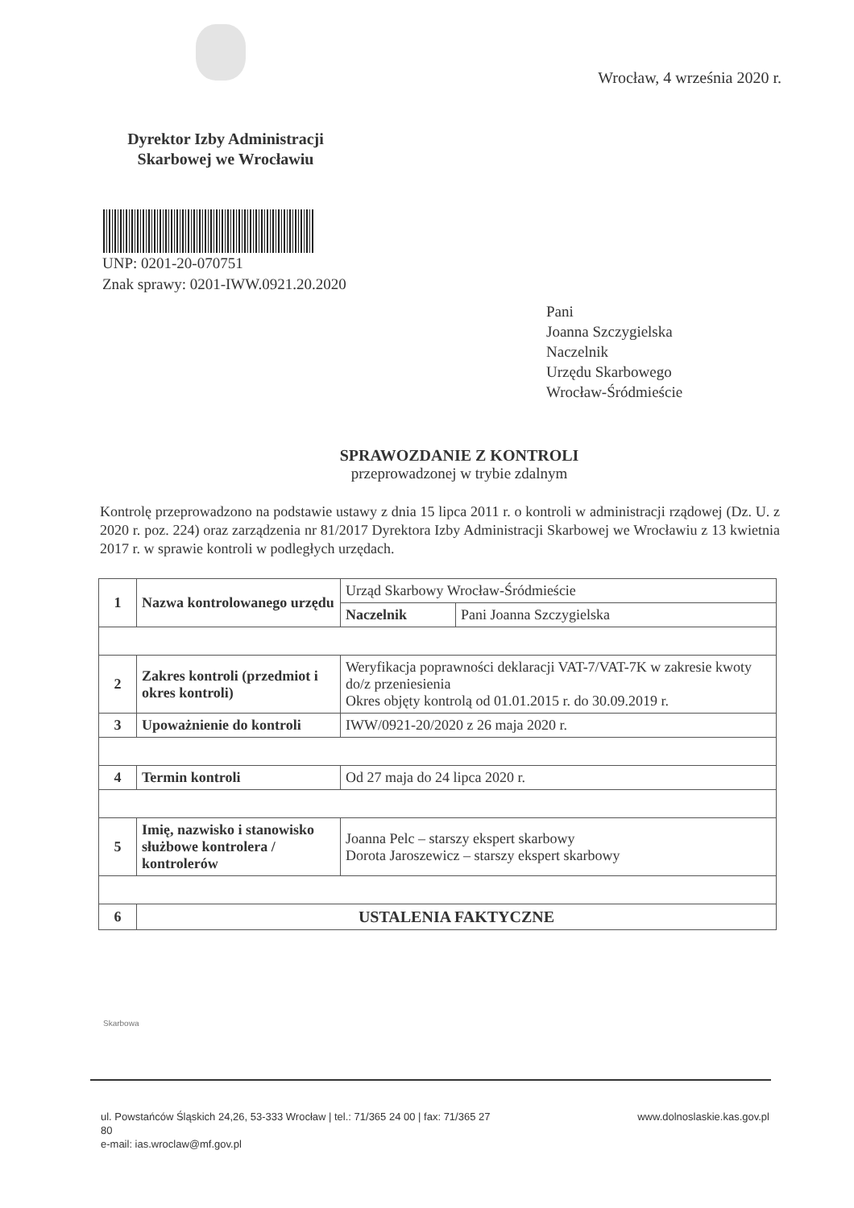Wrocław, 4 września 2020 r.
Dyrektor Izby Administracji Skarbowej we Wrocławiu
UNP: 0201-20-070751
Znak sprawy: 0201-IWW.0921.20.2020
Pani
Joanna Szczygielska
Naczelnik
Urzędu Skarbowego
Wrocław-Śródmieście
SPRAWOZDANIE Z KONTROLI
przeprowadzonej w trybie zdalnym
Kontrolę przeprowadzono na podstawie ustawy z dnia 15 lipca 2011 r. o kontroli w administracji rządowej (Dz. U. z 2020 r. poz. 224) oraz zarządzenia nr 81/2017 Dyrektora Izby Administracji Skarbowej we Wrocławiu z 13 kwietnia 2017 r. w sprawie kontroli w podległych urzędach.
| 1 | Nazwa kontrolowanego urzędu | Urząd Skarbowy Wrocław-Śródmieście | |
| | | Naczelnik | Pani Joanna Szczygielska |
| 2 | Zakres kontroli (przedmiot i okres kontroli) | Weryfikacja poprawności deklaracji VAT-7/VAT-7K w zakresie kwoty do/z przeniesienia Okres objęty kontrolą od 01.01.2015 r. do 30.09.2019 r. | |
| 3 | Upoważnienie do kontroli | IWW/0921-20/2020 z 26 maja 2020 r. | |
| 4 | Termin kontroli | Od 27 maja do 24 lipca 2020 r. | |
| 5 | Imię, nazwisko i stanowisko służbowe kontrolera / kontrolerów | Joanna Pelc – starszy ekspert skarbowy Dorota Jaroszewicz – starszy ekspert skarbowy | |
| 6 | USTALENIA FAKTYCZNE | | |
Skarbowa
ul. Powstańców Śląskich 24,26, 53-333 Wrocław | tel.: 71/365 24 00 | fax: 71/365 27
80
e-mail: ias.wroclaw@mf.gov.pl
www.dolnoslaskie.kas.gov.pl